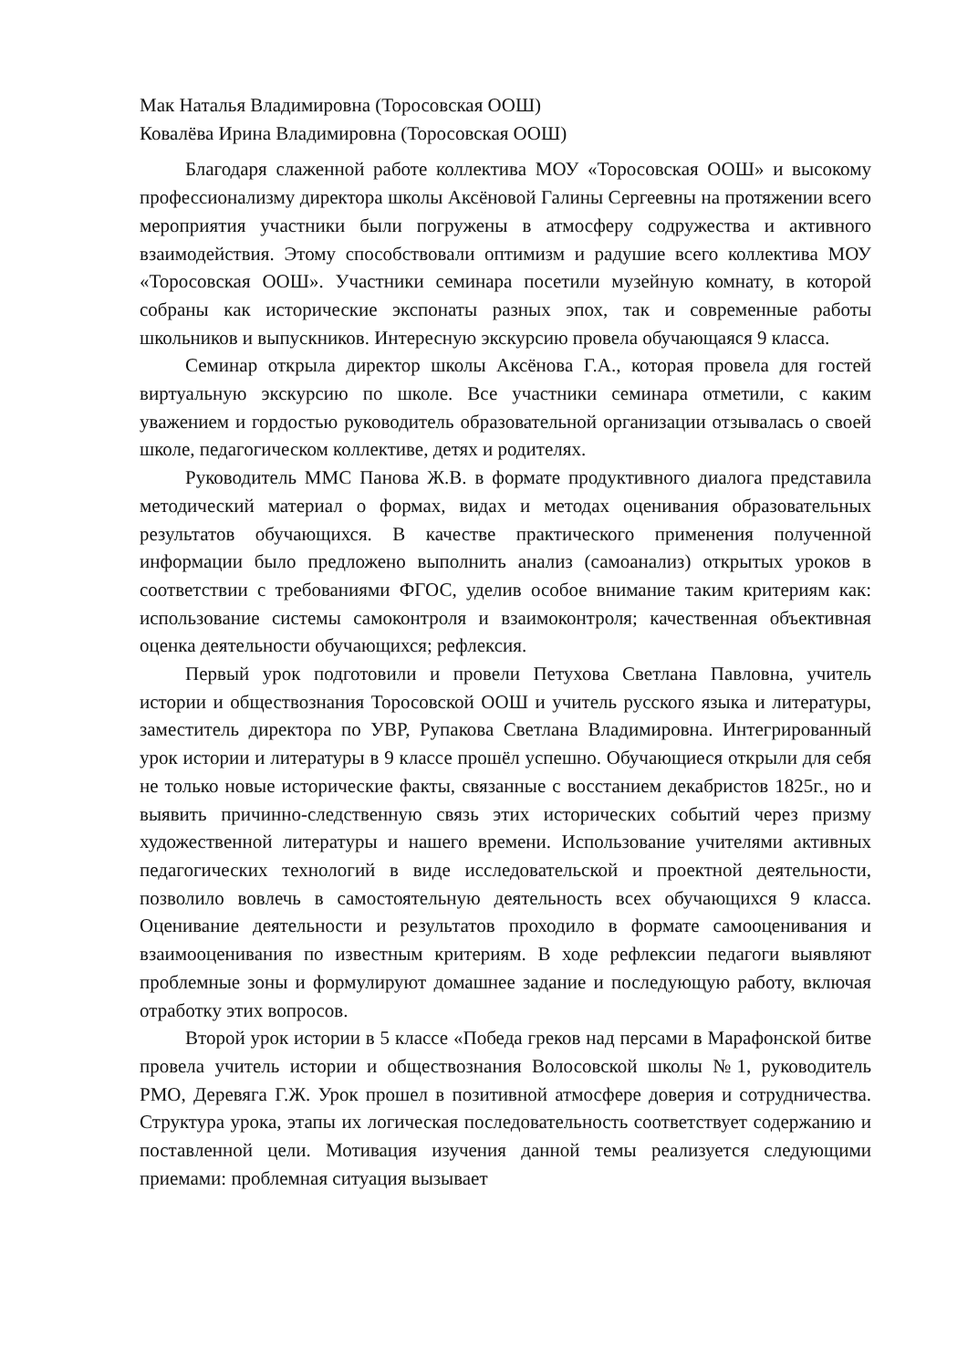Мак Наталья Владимировна (Торосовская ООШ)
Ковалёва Ирина Владимировна (Торосовская ООШ)
Благодаря слаженной работе коллектива МОУ «Торосовская ООШ» и высокому профессионализму директора школы Аксёновой Галины Сергеевны на протяжении всего мероприятия участники были погружены в атмосферу содружества и активного взаимодействия. Этому способствовали оптимизм и радушие всего коллектива МОУ «Торосовская ООШ». Участники семинара посетили музейную комнату, в которой собраны как исторические экспонаты разных эпох, так и современные работы школьников и выпускников. Интересную экскурсию провела обучающаяся 9 класса.
Семинар открыла директор школы Аксёнова Г.А., которая провела для гостей виртуальную экскурсию по школе. Все участники семинара отметили, с каким уважением и гордостью руководитель образовательной организации отзывалась о своей школе, педагогическом коллективе, детях и родителях.
Руководитель ММС Панова Ж.В. в формате продуктивного диалога представила методический материал о формах, видах и методах оценивания образовательных результатов обучающихся. В качестве практического применения полученной информации было предложено выполнить анализ (самоанализ) открытых уроков в соответствии с требованиями ФГОС, уделив особое внимание таким критериям как: использование системы самоконтроля и взаимоконтроля; качественная объективная оценка деятельности обучающихся; рефлексия.
Первый урок подготовили и провели Петухова Светлана Павловна, учитель истории и обществознания Торосовской ООШ и учитель русского языка и литературы, заместитель директора по УВР, Рупакова Светлана Владимировна. Интегрированный урок истории и литературы в 9 классе прошёл успешно. Обучающиеся открыли для себя не только новые исторические факты, связанные с восстанием декабристов 1825г., но и выявить причинно-следственную связь этих исторических событий через призму художественной литературы и нашего времени. Использование учителями активных педагогических технологий в виде исследовательской и проектной деятельности, позволило вовлечь в самостоятельную деятельность всех обучающихся 9 класса. Оценивание деятельности и результатов проходило в формате самооценивания и взаимооценивания по известным критериям. В ходе рефлексии педагоги выявляют проблемные зоны и формулируют домашнее задание и последующую работу, включая отработку этих вопросов.
Второй урок истории в 5 классе «Победа греков над персами в Марафонской битве провела учитель истории и обществознания Волосовской школы №1, руководитель РМО, Деревяга Г.Ж. Урок прошел в позитивной атмосфере доверия и сотрудничества. Структура урока, этапы их логическая последовательность соответствует содержанию и поставленной цели. Мотивация изучения данной темы реализуется следующими приемами: проблемная ситуация вызывает